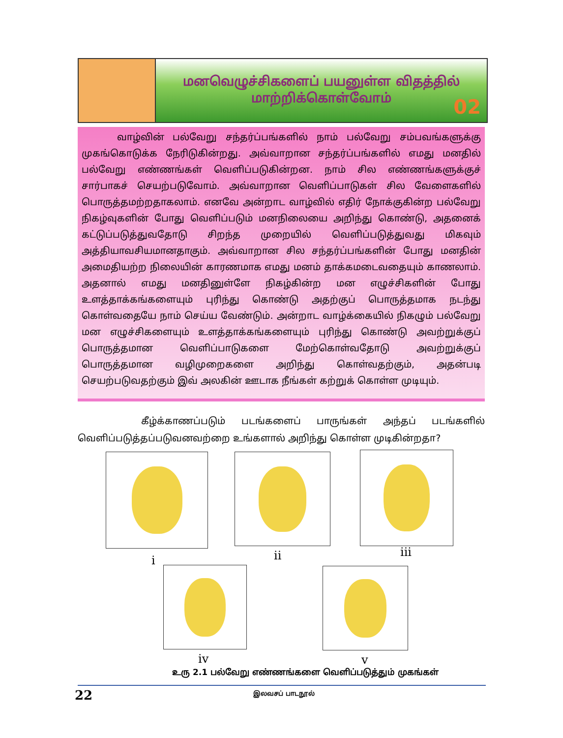மனவெழுச்சிகளைப் பயனுள்ள விதத்தில்
மாற்றிக்கொள்வோம்
02
வாழ்வின் பல்வேறு சந்தர்ப்பங்களில் நாம் பல்வேறு சம்பவங்களுக்கு முகங்கொடுக்க நேரிடுகின்றது. அவ்வாறான சந்தர்ப்பங்களில் எமது மனதில் பல்வேறு எண்ணங்கள் வெளிப்படுகின்றன. நாம் சில எண்ணங்களுக்குச் சார்பாகச் செயற்படுவோம். அவ்வாறான வெளிப்பாடுகள் சில வேளைகளில் பொருத்தமற்றதாகலாம். எனவே அன்றாட வாழ்வில் எதிர் நோக்குகின்ற பல்வேறு நிகழ்வுகளின் போது வெளிப்படும் மனநிலையை அறிந்து கொண்டு, அதனைக் கட்டுப்படுத்துவதோடு சிறந்த முறையில் வெளிப்படுத்துவது மிகவும் அத்தியாவசியமானதாகும். அவ்வாறான சில சந்தர்ப்பங்களின் போது மனதின் அமைதியற்ற நிலையின் காரணமாக எமது மனம் தாக்கமடைவதையும் காணலாம். அதனால் எமது மனதினுள்ளே நிகழ்கின்ற மன எழுச்சிகளின் போது உளத்தாக்கங்களையும் புரிந்து கொண்டு அதற்குப் பொருத்தமாக நடந்து கொள்வதையே நாம் செய்ய வேண்டும். அன்றாட வாழ்க்கையில் நிகழும் பல்வேறு மன எழுச்சிகளையும் உளத்தாக்கங்களையும் புரிந்து கொண்டு அவற்றுக்குப் பொருத்தமான வெளிப்பாடுகளை மேற்கொள்வதோடு அவற்றுக்குப் பொருத்தமான வழிமுறைகளை அறிந்து கொள்வதற்கும், அதன்படி செயற்படுவதற்கும் இவ் அலகின் ஊடாக நீங்கள் கற்றுக் கொள்ள முடியும்.
கீழ்க்காணப்படும் படங்களைப் பாருங்கள் அந்தப் படங்களில் வெளிப்படுத்தப்படுவனவற்றை உங்களால் அறிந்து கொள்ள முடிகின்றதா?
i ii iii
iv v
உரு 2.1 பல்வேறு எண்ணங்களை வெளிப்படுத்தும் முகங்கள்
22 இலவசப் பாடநூல்